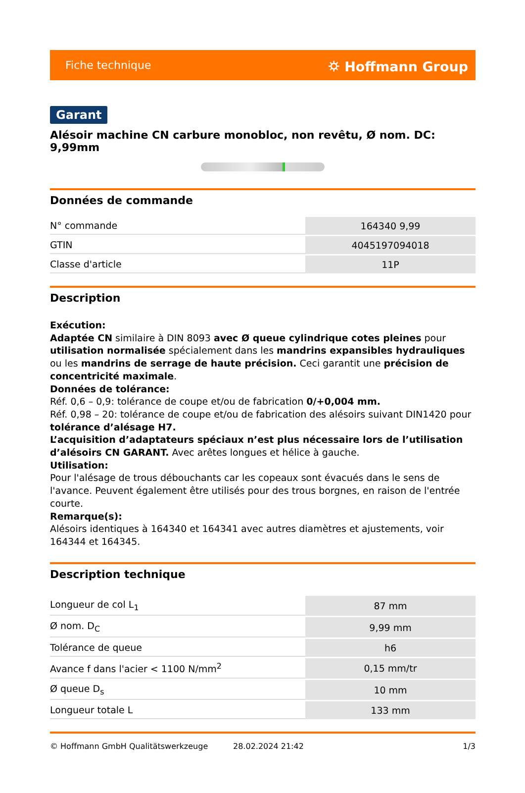Fiche technique ⛭ Hoffmann Group
Garant
Alésoir machine CN carbure monobloc, non revêtu, Ø nom. DC: 9,99mm
Données de commande
| N° commande | 164340 9,99 |
| GTIN | 4045197094018 |
| Classe d'article | 11P |
Description
Exécution:
Adaptée CN similaire à DIN 8093 avec Ø queue cylindrique cotes pleines pour utilisation normalisée spécialement dans les mandrins expansibles hydrauliques ou les mandrins de serrage de haute précision. Ceci garantit une précision de concentricité maximale.
Données de tolérance:
Réf. 0,6 – 0,9: tolérance de coupe et/ou de fabrication 0/+0,004 mm.
Réf. 0,98 – 20: tolérance de coupe et/ou de fabrication des alésoirs suivant DIN1420 pour tolérance d’alésage H7.
L’acquisition d’adaptateurs spéciaux n’est plus nécessaire lors de l’utilisation d’alésoirs CN GARANT. Avec arêtes longues et hélice à gauche.
Utilisation:
Pour l'alésage de trous débouchants car les copeaux sont évacués dans le sens de l'avance. Peuvent également être utilisés pour des trous borgnes, en raison de l'entrée courte.
Remarque(s):
Alésoirs identiques à 164340 et 164341 avec autres diamètres et ajustements, voir 164344 et 164345.
Description technique
| Longueur de col L<sub>1</sub> | 87 mm |
| Ø nom. D<sub>C</sub> | 9,99 mm |
| Tolérance de queue | h6 |
| Avance f dans l'acier < 1100 N/mm<sup>2</sup> | 0,15 mm/tr |
| Ø queue D<sub>s</sub> | 10 mm |
| Longueur totale L | 133 mm |
© Hoffmann GmbH Qualitätswerkzeuge 28.02.2024 21:42 1/3